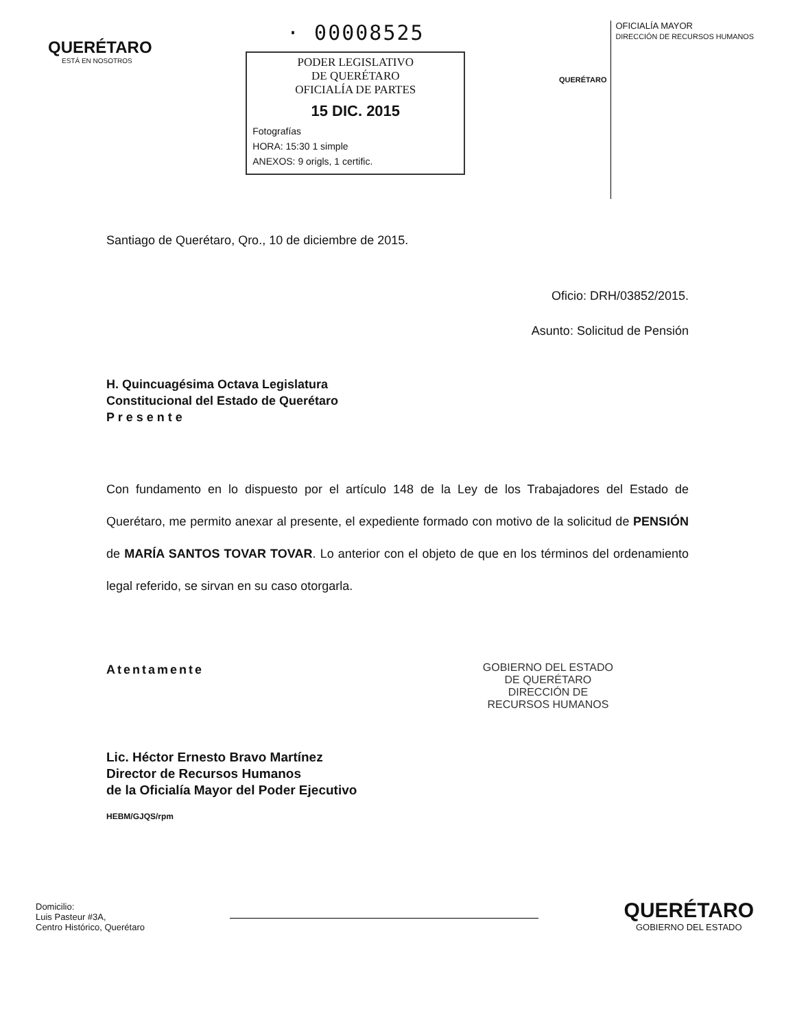QUERÉTARO
ESTÁ EN NOSOTROS
· 00008525
PODER LEGISLATIVO
DE QUERÉTARO
OFICIALÍA DE PARTES
15 DIC. 2015
Fotografías
HORA: 15:30 1 simple
ANEXOS: 9 origls, 1 certific.
QUERÉTARO
OFICIALÍA MAYOR
DIRECCIÓN DE RECURSOS HUMANOS
Santiago de Querétaro, Qro., 10 de diciembre de 2015.
Oficio: DRH/03852/2015.
Asunto: Solicitud de Pensión
H. Quincuagésima Octava Legislatura
Constitucional del Estado de Querétaro
P r e s e n t e
Con fundamento en lo dispuesto por el artículo 148 de la Ley de los Trabajadores del Estado de Querétaro, me permito anexar al presente, el expediente formado con motivo de la solicitud de PENSIÓN de MARÍA SANTOS TOVAR TOVAR. Lo anterior con el objeto de que en los términos del ordenamiento legal referido, se sirvan en su caso otorgarla.
Atentamente GOBIERNO DEL ESTADO
DE QUERÉTARO
DIRECCIÓN DE
RECURSOS HUMANOS
Lic. Héctor Ernesto Bravo Martínez
Director de Recursos Humanos
de la Oficialía Mayor del Poder Ejecutivo
HEBM/GJQS/rpm
Domicilio:
Luis Pasteur #3A,
Centro Histórico, Querétaro
QUERÉTARO
GOBIERNO DEL ESTADO